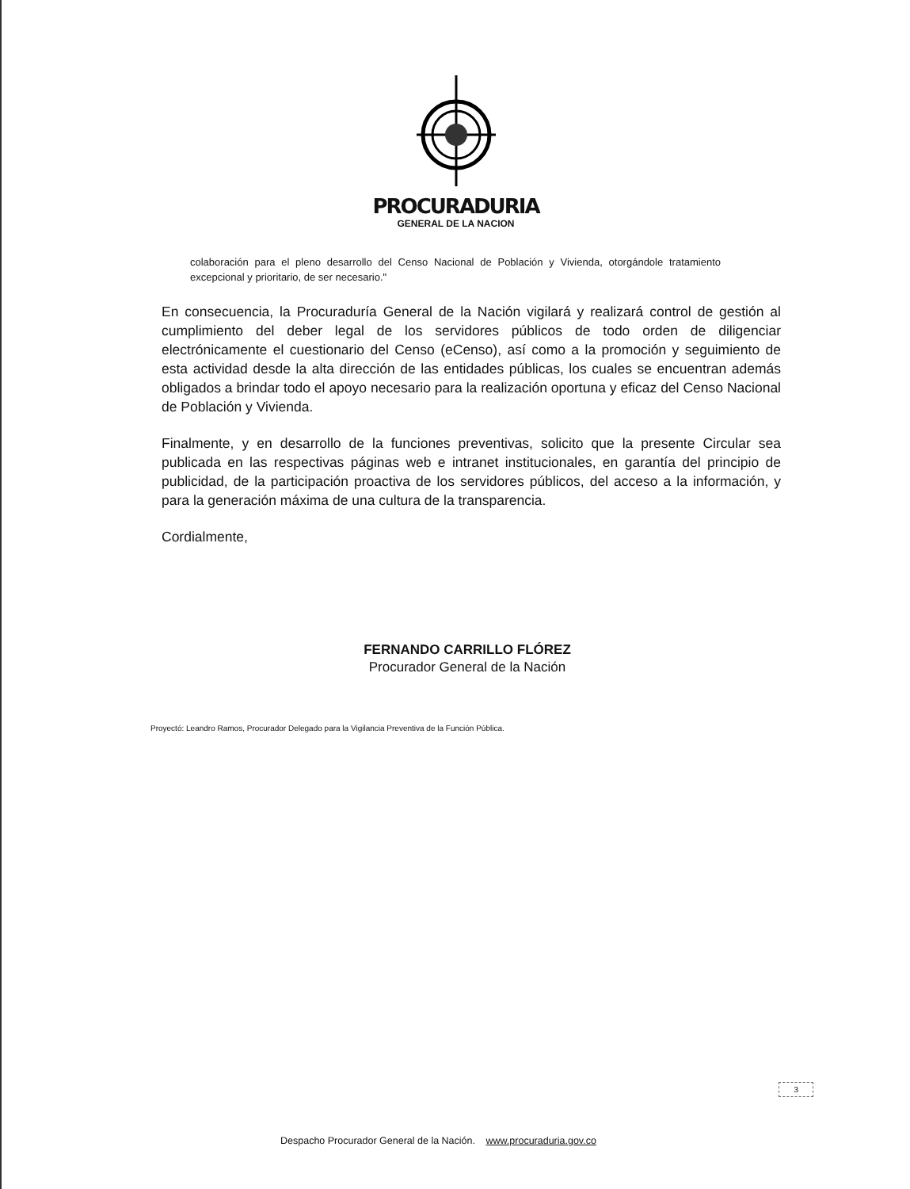PROCURADURIA
GENERAL DE LA NACION
colaboración para el pleno desarrollo del Censo Nacional de Población y Vivienda, otorgándole tratamiento excepcional y prioritario, de ser necesario."
En consecuencia, la Procuraduría General de la Nación vigilará y realizará control de gestión al cumplimiento del deber legal de los servidores públicos de todo orden de diligenciar electrónicamente el cuestionario del Censo (eCenso), así como a la promoción y seguimiento de esta actividad desde la alta dirección de las entidades públicas, los cuales se encuentran además obligados a brindar todo el apoyo necesario para la realización oportuna y eficaz del Censo Nacional de Población y Vivienda.
Finalmente, y en desarrollo de la funciones preventivas, solicito que la presente Circular sea publicada en las respectivas páginas web e intranet institucionales, en garantía del principio de publicidad, de la participación proactiva de los servidores públicos, del acceso a la información, y para la generación máxima de una cultura de la transparencia.
Cordialmente,
FERNANDO CARRILLO FLÓREZ
Procurador General de la Nación
Proyectó: Leandro Ramos, Procurador Delegado para la Vigilancia Preventiva de la Función Pública.
3
Despacho Procurador General de la Nación. www.procuraduria.gov.co